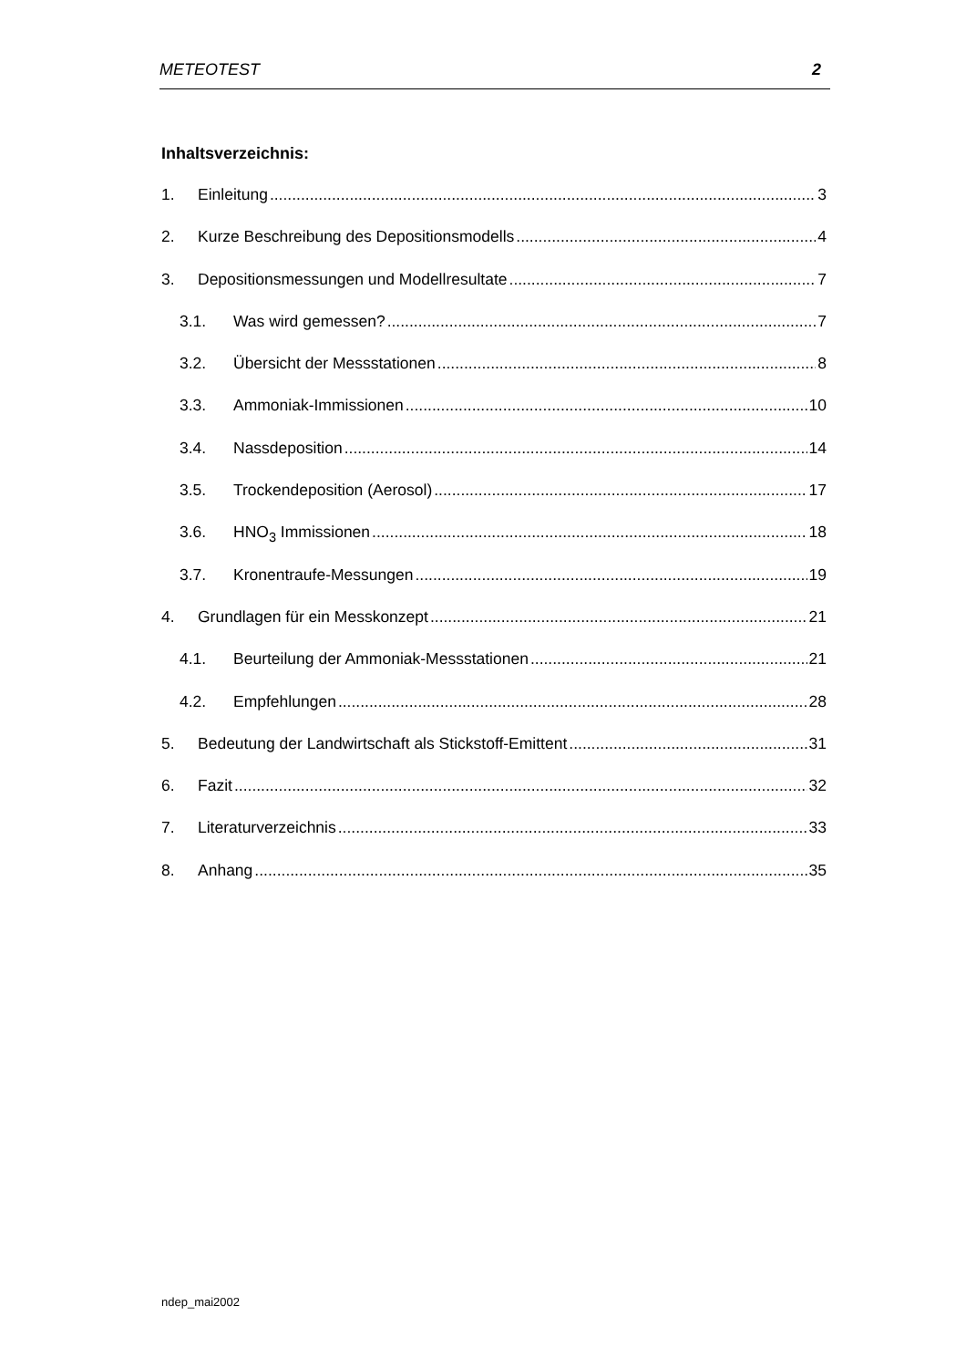METEOTEST 2
Inhaltsverzeichnis:
1. Einleitung 3
2. Kurze Beschreibung des Depositionsmodells 4
3. Depositionsmessungen und Modellresultate 7
3.1. Was wird gemessen? 7
3.2. Übersicht der Messstationen 8
3.3. Ammoniak-Immissionen 10
3.4. Nassdeposition 14
3.5. Trockendeposition (Aerosol) 17
3.6. HNO<sub>3</sub> Immissionen 18
3.7. Kronentraufe-Messungen 19
4. Grundlagen für ein Messkonzept 21
4.1. Beurteilung der Ammoniak-Messstationen 21
4.2. Empfehlungen 28
5. Bedeutung der Landwirtschaft als Stickstoff-Emittent 31
6. Fazit 32
7. Literaturverzeichnis 33
8. Anhang 35
ndep_mai2002